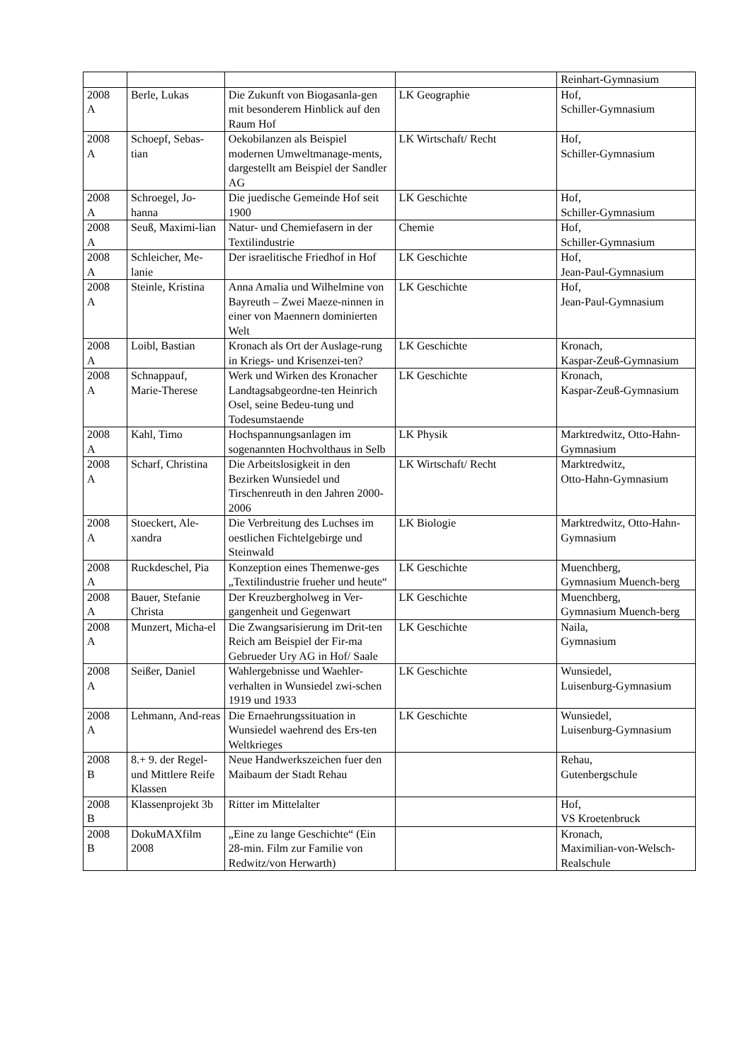| | | | | Reinhart-Gymnasium |
| 2008 A | Berle, Lukas | Die Zukunft von Biogasanla-gen mit besonderem Hinblick auf den Raum Hof | LK Geographie | Hof, Schiller-Gymnasium |
| 2008 A | Schoepf, Sebas-tian | Oekobilanzen als Beispiel modernen Umweltmanage-ments, dargestellt am Beispiel der Sandler AG | LK Wirtschaft/ Recht | Hof, Schiller-Gymnasium |
| 2008 A | Schroegel, Jo-hanna | Die juedische Gemeinde Hof seit 1900 | LK Geschichte | Hof, Schiller-Gymnasium |
| 2008 A | Seuß, Maximi-lian | Natur- und Chemiefasern in der Textilindustrie | Chemie | Hof, Schiller-Gymnasium |
| 2008 A | Schleicher, Me-lanie | Der israelitische Friedhof in Hof | LK Geschichte | Hof, Jean-Paul-Gymnasium |
| 2008 A | Steinle, Kristina | Anna Amalia und Wilhelmine von Bayreuth – Zwei Maeze-ninnen in einer von Maennern dominierten Welt | LK Geschichte | Hof, Jean-Paul-Gymnasium |
| 2008 A | Loibl, Bastian | Kronach als Ort der Auslage-rung in Kriegs- und Krisenzei-ten? | LK Geschichte | Kronach, Kaspar-Zeuß-Gymnasium |
| 2008 A | Schnappauf, Marie-Therese | Werk und Wirken des Kronacher Landtagsabgeordne-ten Heinrich Osel, seine Bedeu-tung und Todesumstaende | LK Geschichte | Kronach, Kaspar-Zeuß-Gymnasium |
| 2008 A | Kahl, Timo | Hochspannungsanlagen im sogenannten Hochvolthaus in Selb | LK Physik | Marktredwitz, Otto-Hahn-Gymnasium |
| 2008 A | Scharf, Christina | Die Arbeitslosigkeit in den Bezirken Wunsiedel und Tirschenreuth in den Jahren 2000-2006 | LK Wirtschaft/ Recht | Marktredwitz, Otto-Hahn-Gymnasium |
| 2008 A | Stoeckert, Ale-xandra | Die Verbreitung des Luchses im oestlichen Fichtelgebirge und Steinwald | LK Biologie | Marktredwitz, Otto-Hahn-Gymnasium |
| 2008 A | Ruckdeschel, Pia | Konzeption eines Themenwe-ges „Textilindustrie frueher und heute“ | LK Geschichte | Muenchberg, Gymnasium Muench-berg |
| 2008 A | Bauer, Stefanie Christa | Der Kreuzbergholweg in Ver-gangenheit und Gegenwart | LK Geschichte | Muenchberg, Gymnasium Muench-berg |
| 2008 A | Munzert, Micha-el | Die Zwangsarisierung im Drit-ten Reich am Beispiel der Fir-ma Gebrueder Ury AG in Hof/ Saale | LK Geschichte | Naila, Gymnasium |
| 2008 A | Seißer, Daniel | Wahlergebnisse und Waehler-verhalten in Wunsiedel zwi-schen 1919 und 1933 | LK Geschichte | Wunsiedel, Luisenburg-Gymnasium |
| 2008 A | Lehmann, And-reas | Die Ernaehrungssituation in Wunsiedel waehrend des Ers-ten Weltkrieges | LK Geschichte | Wunsiedel, Luisenburg-Gymnasium |
| 2008 B | 8.+ 9. der Regel- und Mittlere Reife Klassen | Neue Handwerkszeichen fuer den Maibaum der Stadt Rehau | | Rehau, Gutenbergschule |
| 2008 B | Klassenprojekt 3b | Ritter im Mittelalter | | Hof, VS Kroetenbruck |
| 2008 B | DokuMAXfilm 2008 | „Eine zu lange Geschichte“ (Ein 28-min. Film zur Familie von Redwitz/von Herwarth) | | Kronach, Maximilian-von-Welsch-Realschule |